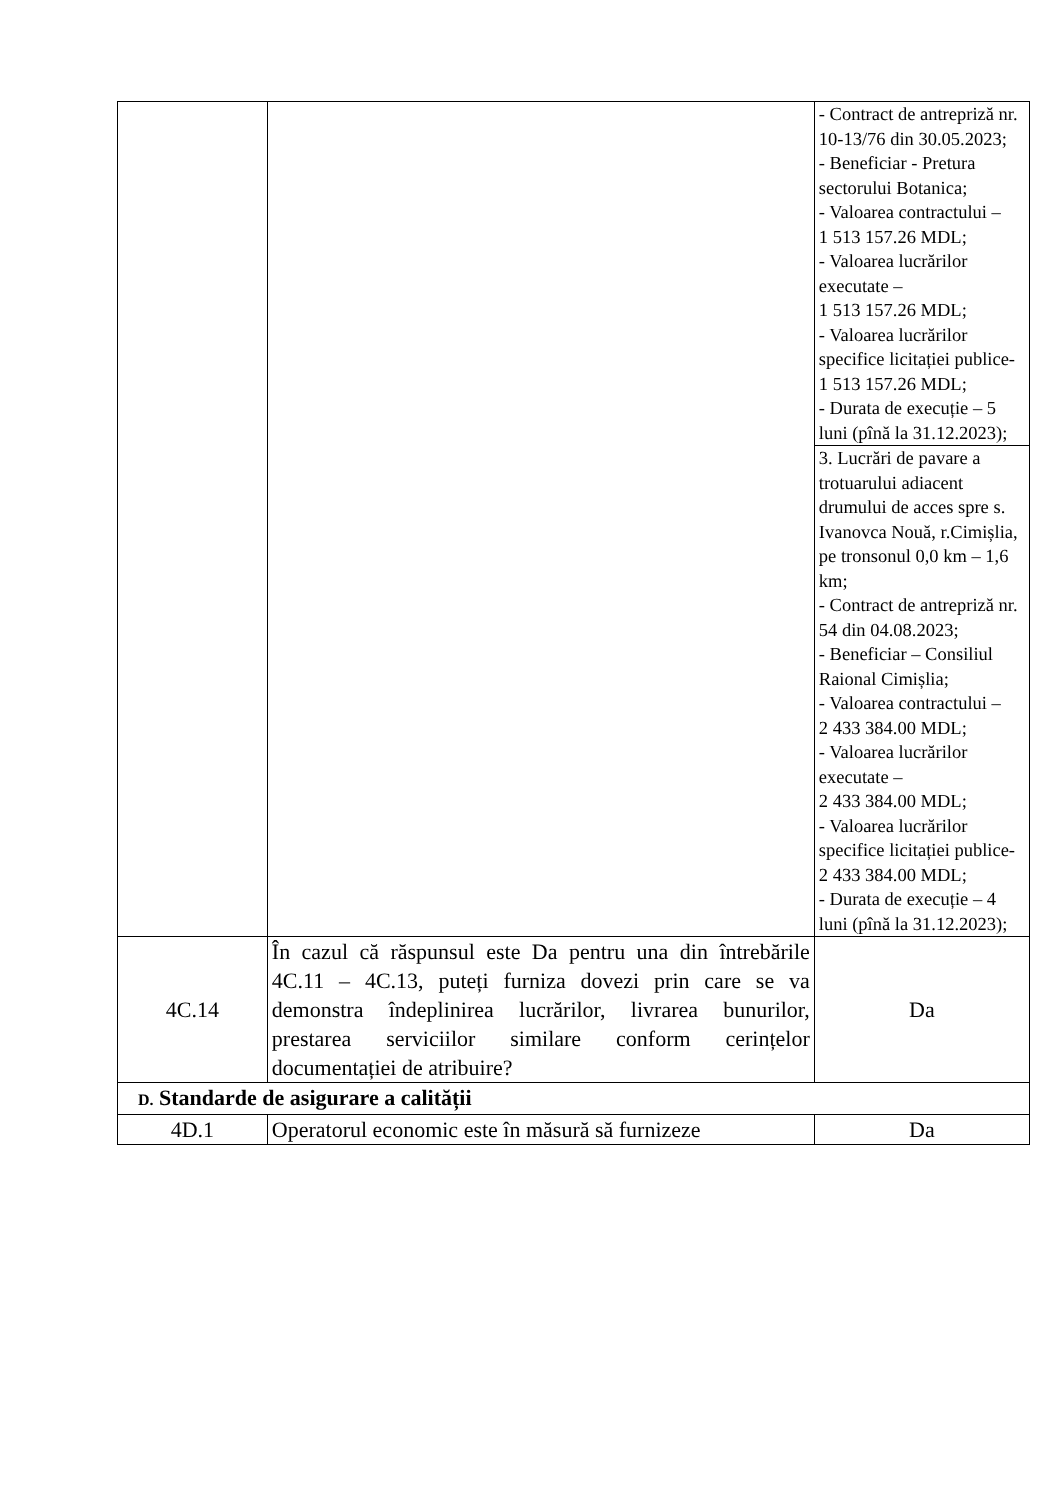| | | - Contract de antrepriză nr. 10-13/76 din 30.05.2023; - Beneficiar - Pretura sectorului Botanica; - Valoarea contractului – 1 513 157.26 MDL; - Valoarea lucrărilor executate – 1 513 157.26 MDL; - Valoarea lucrărilor specifice licitației publice- 1 513 157.26 MDL; - Durata de execuție – 5 luni (pînă la 31.12.2023); |
| | | 3. Lucrări de pavare a trotuarului adiacent drumului de acces spre s. Ivanovca Nouă, r.Cimișlia, pe tronsonul 0,0 km – 1,6 km; - Contract de antrepriză nr. 54 din 04.08.2023; - Beneficiar – Consiliul Raional Cimișlia; - Valoarea contractului – 2 433 384.00 MDL; - Valoarea lucrărilor executate – 2 433 384.00 MDL; - Valoarea lucrărilor specifice licitației publice- 2 433 384.00 MDL; - Durata de execuție – 4 luni (pînă la 31.12.2023); |
| 4C.14 | În cazul că răspunsul este Da pentru una din întrebările 4C.11 – 4C.13, puteți furniza dovezi prin care se va demonstra îndeplinirea lucrărilor, livrarea bunurilor, prestarea serviciilor similare conform cerințelor documentației de atribuire? | Da |
| D. Standarde de asigurare a calității | | |
| 4D.1 | Operatorul economic este în măsură să furnizeze | Da |